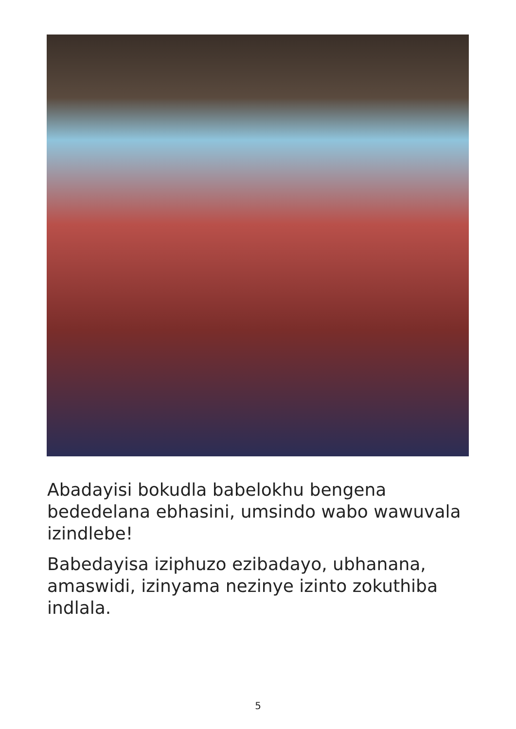Abadayisi bokudla babelokhu bengena bededelana ebhasini, umsindo wabo wawuvala izindlebe!
Babedayisa iziphuzo ezibadayo, ubhanana, amaswidi, izinyama nezinye izinto zokuthiba indlala.
5